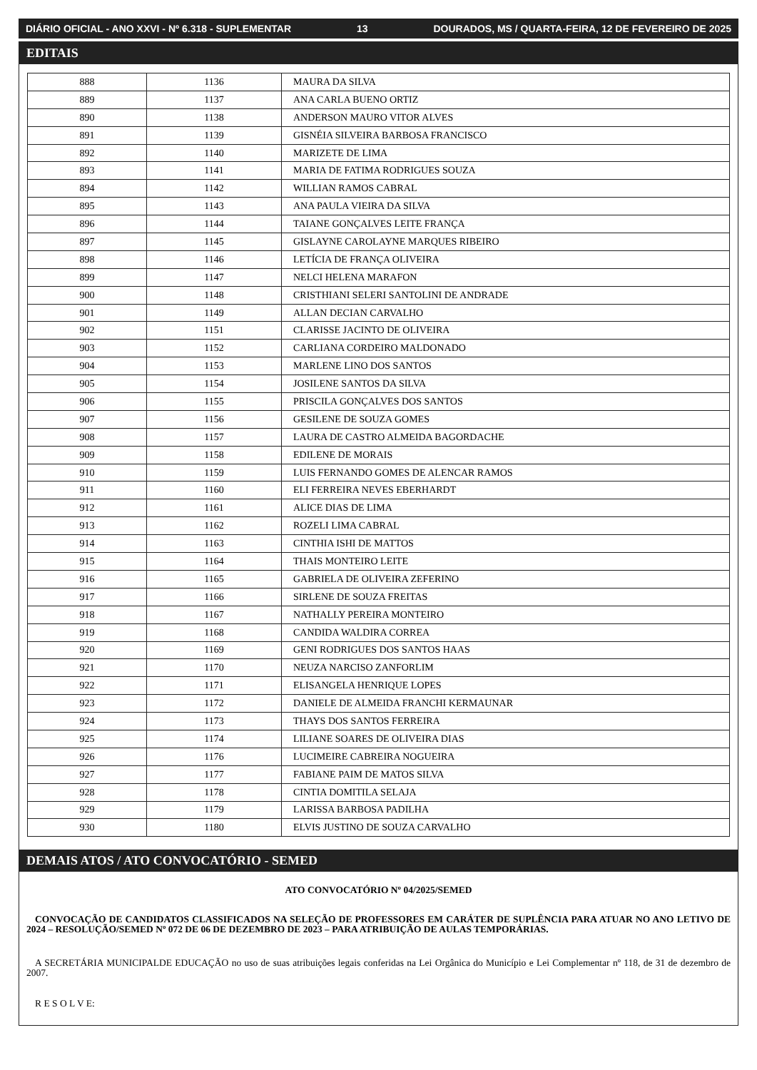DIÁRIO OFICIAL - ANO XXVI - Nº 6.318 - SUPLEMENTAR 13 DOURADOS, MS / QUARTA-FEIRA, 12 DE FEVEREIRO DE 2025
EDITAIS
| 888 | 1136 | MAURA DA SILVA |
| 889 | 1137 | ANA CARLA BUENO ORTIZ |
| 890 | 1138 | ANDERSON MAURO VITOR ALVES |
| 891 | 1139 | GISNÉIA SILVEIRA BARBOSA FRANCISCO |
| 892 | 1140 | MARIZETE DE LIMA |
| 893 | 1141 | MARIA DE FATIMA RODRIGUES SOUZA |
| 894 | 1142 | WILLIAN RAMOS CABRAL |
| 895 | 1143 | ANA PAULA VIEIRA DA SILVA |
| 896 | 1144 | TAIANE GONÇALVES LEITE FRANÇA |
| 897 | 1145 | GISLAYNE CAROLAYNE MARQUES RIBEIRO |
| 898 | 1146 | LETÍCIA DE FRANÇA OLIVEIRA |
| 899 | 1147 | NELCI HELENA MARAFON |
| 900 | 1148 | CRISTHIANI SELERI SANTOLINI DE ANDRADE |
| 901 | 1149 | ALLAN DECIAN CARVALHO |
| 902 | 1151 | CLARISSE JACINTO DE OLIVEIRA |
| 903 | 1152 | CARLIANA CORDEIRO MALDONADO |
| 904 | 1153 | MARLENE LINO DOS SANTOS |
| 905 | 1154 | JOSILENE SANTOS DA SILVA |
| 906 | 1155 | PRISCILA GONÇALVES DOS SANTOS |
| 907 | 1156 | GESILENE DE SOUZA GOMES |
| 908 | 1157 | LAURA DE CASTRO ALMEIDA BAGORDACHE |
| 909 | 1158 | EDILENE DE MORAIS |
| 910 | 1159 | LUIS FERNANDO GOMES DE ALENCAR RAMOS |
| 911 | 1160 | ELI FERREIRA NEVES EBERHARDT |
| 912 | 1161 | ALICE DIAS DE LIMA |
| 913 | 1162 | ROZELI LIMA CABRAL |
| 914 | 1163 | CINTHIA ISHI DE MATTOS |
| 915 | 1164 | THAIS MONTEIRO LEITE |
| 916 | 1165 | GABRIELA DE OLIVEIRA ZEFERINO |
| 917 | 1166 | SIRLENE DE SOUZA FREITAS |
| 918 | 1167 | NATHALLY PEREIRA MONTEIRO |
| 919 | 1168 | CANDIDA WALDIRA CORREA |
| 920 | 1169 | GENI RODRIGUES DOS SANTOS HAAS |
| 921 | 1170 | NEUZA NARCISO ZANFORLIM |
| 922 | 1171 | ELISANGELA HENRIQUE LOPES |
| 923 | 1172 | DANIELE DE ALMEIDA FRANCHI KERMAUNAR |
| 924 | 1173 | THAYS DOS SANTOS FERREIRA |
| 925 | 1174 | LILIANE SOARES DE OLIVEIRA DIAS |
| 926 | 1176 | LUCIMEIRE CABREIRA NOGUEIRA |
| 927 | 1177 | FABIANE PAIM DE MATOS SILVA |
| 928 | 1178 | CINTIA DOMITILA SELAJA |
| 929 | 1179 | LARISSA BARBOSA PADILHA |
| 930 | 1180 | ELVIS JUSTINO DE SOUZA CARVALHO |
DEMAIS ATOS / ATO CONVOCATÓRIO - SEMED
ATO CONVOCATÓRIO Nº 04/2025/SEMED
CONVOCAÇÃO DE CANDIDATOS CLASSIFICADOS NA SELEÇÃO DE PROFESSORES EM CARÁTER DE SUPLÊNCIA PARA ATUAR NO ANO LETIVO DE 2024 – RESOLUÇÃO/SEMED Nº 072 DE 06 DE DEZEMBRO DE 2023 – PARA ATRIBUIÇÃO DE AULAS TEMPORÁRIAS.
A SECRETÁRIA MUNICIPALDE EDUCAÇÃO no uso de suas atribuições legais conferidas na Lei Orgânica do Município e Lei Complementar nº 118, de 31 de dezembro de 2007.
R E S O L V E: